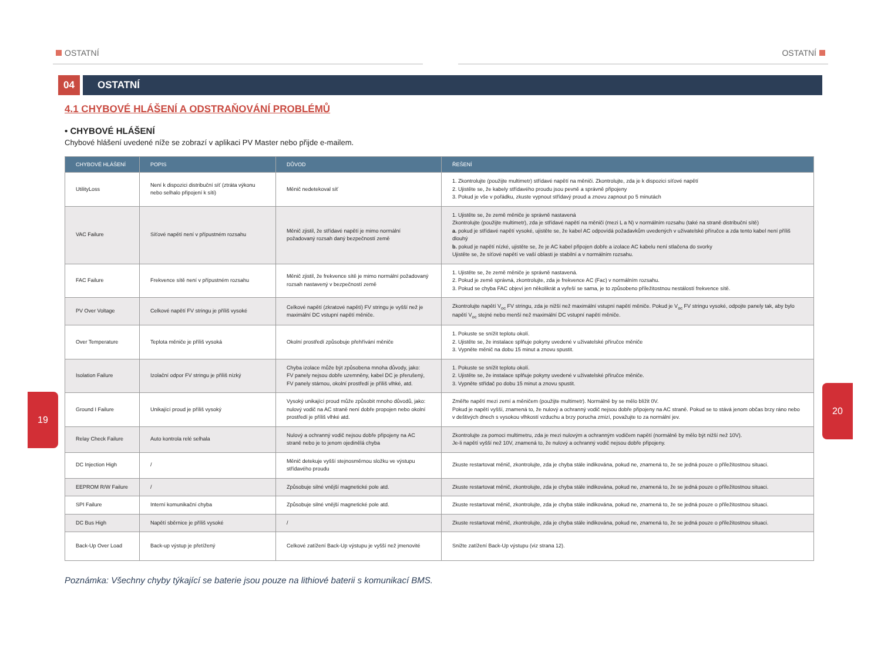OSTATNÍ OSTATNÍ
04 OSTATNÍ
4.1 CHYBOVÉ HLÁŠENÍ A ODSTRAŇOVÁNÍ PROBLÉMŮ
• CHYBOVÉ HLÁŠENÍ
Chybové hlášení uvedené níže se zobrazí v aplikaci PV Master nebo přijde e-mailem.
| CHYBOVÉ HLÁŠENÍ | POPIS | DŮVOD | ŘEŠENÍ |
| --- | --- | --- | --- |
| UtilityLoss | Není k dispozici distribuční síť (ztráta výkonu nebo selhalo připojení k síti) | Měnič nedetekoval síť | 1. Zkontrolujte (použijte multimetr) střídavé napětí na měniči. Zkontrolujte, zda je k dispozici síťové napětí 2. Ujistěte se, že kabely střídavého proudu jsou pevně a správně připojeny 3. Pokud je vše v pořádku, zkuste vypnout střídavý proud a znovu zapnout po 5 minutách |
| VAC Failure | Síťové napětí není v přípustném rozsahu | Měnič zjistil, že střídavé napětí je mimo normální požadovaný rozsah daný bezpečností země | 1. Ujistěte se, že země měniče je správně nastavená Zkontrolujte (použijte multimetr), zda je střídavé napětí na měniči (mezi L a N) v normálním rozsahu (také na straně distribuční sítě) a. pokud je střídavé napětí vysoké, ujistěte se, že kabel AC odpovídá požadavkům uvedených v uživatelské příručce a zda tento kabel není příliš dlouhý b. pokud je napětí nízké, ujistěte se, že je AC kabel připojen dobře a izolace AC kabelu není stlačena do svorky Ujistěte se, že síťové napětí ve vaší oblasti je stabilní a v normálním rozsahu. |
| FAC Failure | Frekvence sítě není v přípustném rozsahu | Měnič zjistil, že frekvence sítě je mimo normální požadovaný rozsah nastavený v bezpečností země | 1. Ujistěte se, že země měniče je správně nastavená. 2. Pokud je země správná, zkontrolujte, zda je frekvence AC (Fac) v normálním rozsahu. 3. Pokud se chyba FAC objeví jen několikrát a vyřeší se sama, je to způsobeno příležitostnou nestálostí frekvence sítě. |
| PV Over Voltage | Celkové napětí FV stringu je příliš vysoké | Celkové napětí (zkratové napětí) FV stringu je vyšší než je maximální DC vstupní napětí měniče. | Zkontrolujte napětí V<sub>oc</sub> FV stringu, zda je nižší než maximální vstupní napětí měniče. Pokud je V<sub>oc</sub> FV stringu vysoké, odpojte panely tak, aby bylo napětí V<sub>oc</sub> stejné nebo menší než maximální DC vstupní napětí měniče. |
| Over Temperature | Teplota měniče je příliš vysoká | Okolní prostředí způsobuje přehřívání měniče | 1. Pokuste se snížit teplotu okolí. 2. Ujistěte se, že instalace splňuje pokyny uvedené v uživatelské příručce měniče 3. Vypněte měnič na dobu 15 minut a znovu spustit. |
| Isolation Failure | Izolační odpor FV stringu je příliš nízký | Chyba izolace může být způsobena mnoha důvody, jako: FV panely nejsou dobře uzemněny, kabel DC je přerušený, FV panely stárnou, okolní prostředí je příliš vlhké, atd. | 1. Pokuste se snížit teplotu okolí. 2. Ujistěte se, že instalace splňuje pokyny uvedené v uživatelské příručce měniče. 3. Vypněte střídač po dobu 15 minut a znovu spustit. |
| Ground I Failure | Unikající proud je příliš vysoký | Vysoký unikající proud může způsobit mnoho důvodů, jako: nulový vodič na AC straně není dobře propojen nebo okolní prostředí je příliš vlhké atd. | Změřte napětí mezi zemí a měničem (použijte multimetr). Normálně by se mělo blížit 0V. Pokud je napětí vyšší, znamená to, že nulový a ochranný vodič nejsou dobře připojeny na AC straně. Pokud se to stává jenom občas brzy ráno nebo v deštivých dnech s vysokou vlhkostí vzduchu a brzy porucha zmizí, považujte to za normální jev. |
| Relay Check Failure | Auto kontrola relé selhala | Nulový a ochranný vodič nejsou dobře připojeny na AC straně nebo je to jenom ojedinělá chyba | Zkontrolujte za pomoci multimetru, zda je mezi nulovým a ochranným vodičem napětí (normálně by mělo být nižší než 10V). Je-li napětí vyšší než 10V, znamená to, že nulový a ochranný vodič nejsou dobře připojeny. |
| DC Injection High | / | Měnič detekuje vyšší stejnosměrnou složku ve výstupu střídavého proudu | Zkuste restartovat měnič, zkontrolujte, zda je chyba stále indikována, pokud ne, znamená to, že se jedná pouze o příležitostnou situaci. |
| EEPROM R/W Failure | / | Způsobuje silné vnější magnetické pole atd. | Zkuste restartovat měnič, zkontrolujte, zda je chyba stále indikována, pokud ne, znamená to, že se jedná pouze o příležitostnou situaci. |
| SPI Failure | Interní komunikační chyba | Způsobuje silné vnější magnetické pole atd. | Zkuste restartovat měnič, zkontrolujte, zda je chyba stále indikována, pokud ne, znamená to, že se jedná pouze o příležitostnou situaci. |
| DC Bus High | Napětí sběrnice je příliš vysoké | / | Zkuste restartovat měnič, zkontrolujte, zda je chyba stále indikována, pokud ne, znamená to, že se jedná pouze o příležitostnou situaci. |
| Back-Up Over Load | Back-up výstup je přetížený | Celkové zatížení Back-Up výstupu je vyšší než jmenovité | Snižte zatížení Back-Up výstupu (viz strana 12). |
Poznámka: Všechny chyby týkající se baterie jsou pouze na lithiové baterii s komunikací BMS.
19
20